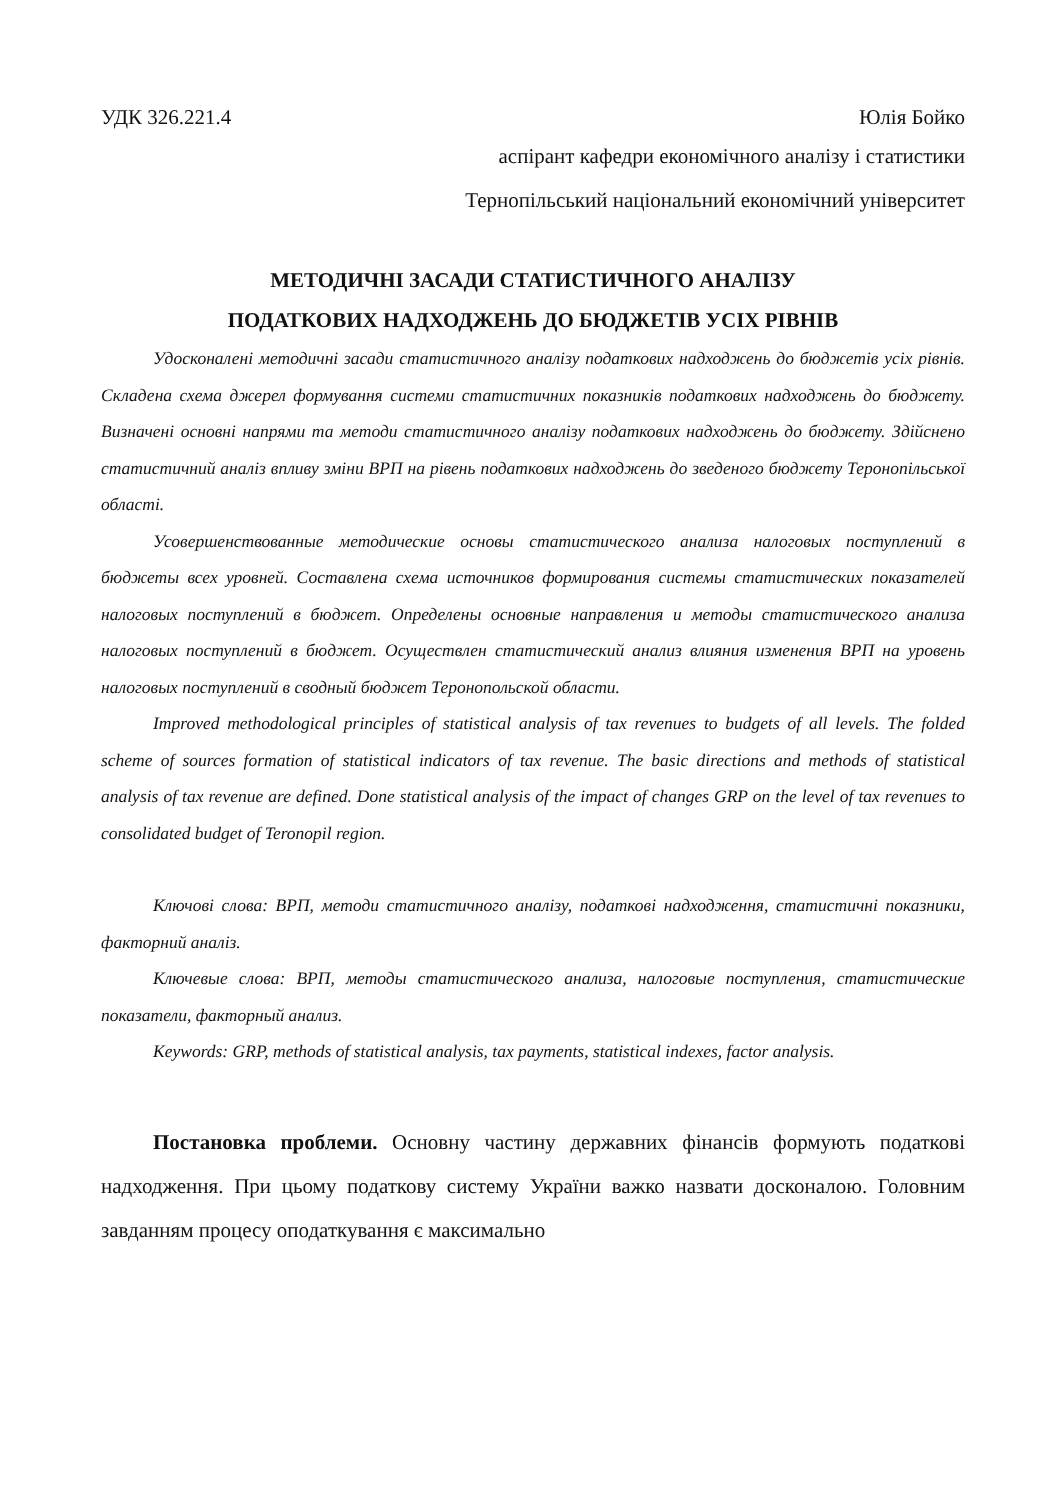УДК 326.221.4 Юлія Бойко
аспірант кафедри економічного аналізу і статистики
Тернопільський національний економічний університет
МЕТОДИЧНІ ЗАСАДИ СТАТИСТИЧНОГО АНАЛІЗУ
ПОДАТКОВИХ НАДХОДЖЕНЬ ДО БЮДЖЕТІВ УСІХ РІВНІВ
Удосконалені методичні засади статистичного аналізу податкових надходжень до бюджетів усіх рівнів. Складена схема джерел формування системи статистичних показників податкових надходжень до бюджету. Визначені основні напрями та методи статистичного аналізу податкових надходжень до бюджету. Здійснено статистичний аналіз впливу зміни ВРП на рівень податкових надходжень до зведеного бюджету Теронопільської області.
Усовершенствованные методические основы статистического анализа налоговых поступлений в бюджеты всех уровней. Составлена схема источников формирования системы статистических показателей налоговых поступлений в бюджет. Определены основные направления и методы статистического анализа налоговых поступлений в бюджет. Осуществлен статистический анализ влияния изменения ВРП на уровень налоговых поступлений в сводный бюджет Теронопольской области.
Improved methodological principles of statistical analysis of tax revenues to budgets of all levels. The folded scheme of sources formation of statistical indicators of tax revenue. The basic directions and methods of statistical analysis of tax revenue are defined. Done statistical analysis of the impact of changes GRP on the level of tax revenues to consolidated budget of Teronopil region.
Ключові слова: ВРП, методи статистичного аналізу, податкові надходження, статистичні показники, факторний аналіз.
Ключевые слова: ВРП, методы статистического анализа, налоговые поступления, статистические показатели, факторный анализ.
Keywords: GRP, methods of statistical analysis, tax payments, statistical indexes, factor analysis.
Постановка проблеми. Основну частину державних фінансів формують податкові надходження. При цьому податкову систему України важко назвати досконалою. Головним завданням процесу оподаткування є максимально